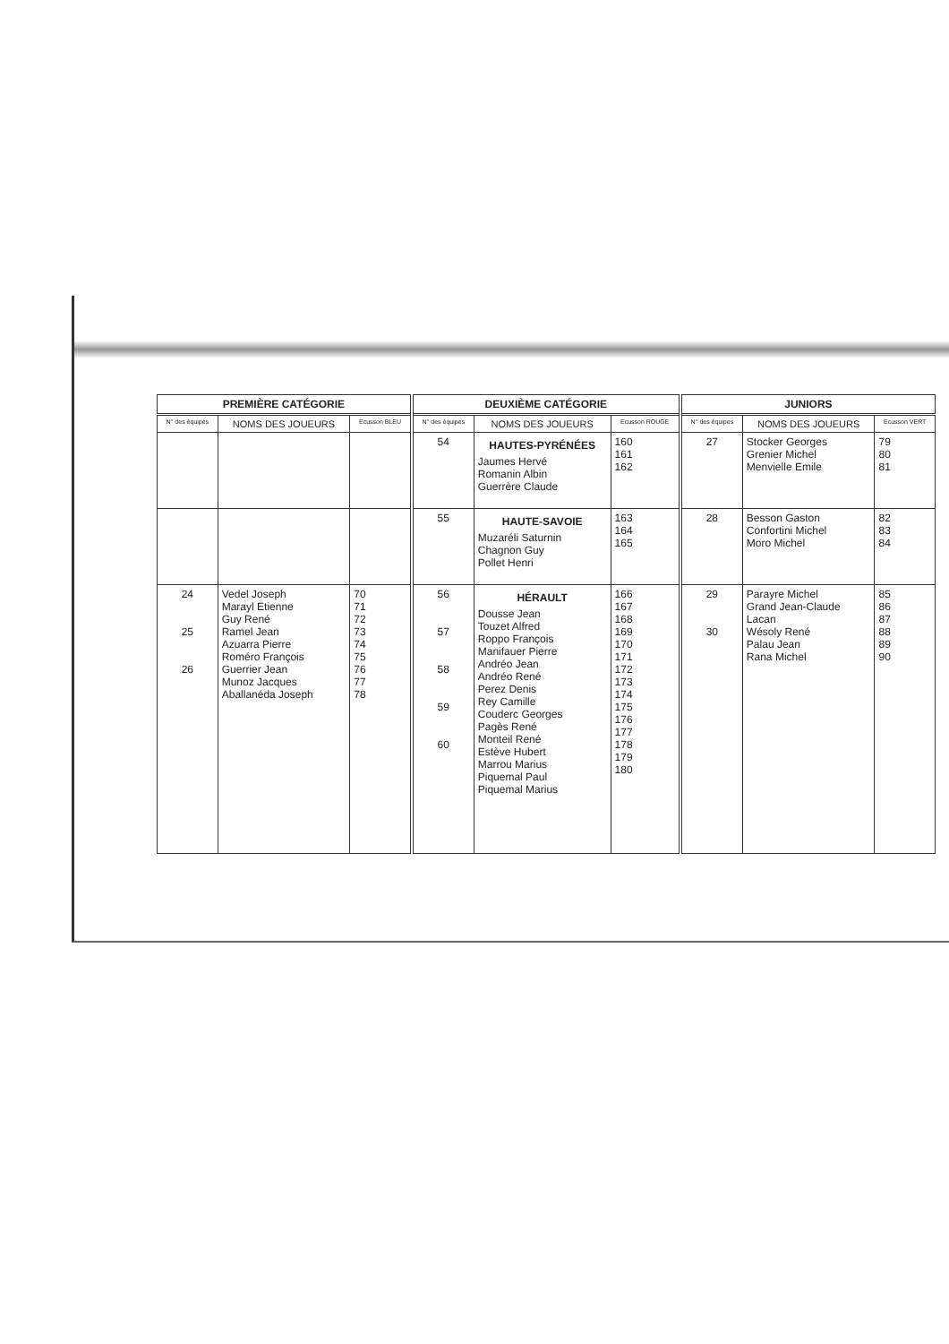| PREMIÈRE CATÉGORIE | | | DEUXIÈME CATÉGORIE | | | JUNIORS | | |
| --- | --- | --- | --- | --- | --- | --- | --- | --- |
| N° des équipes | NOMS DES JOUEURS | Ecusson BLEU | N° des équipes | NOMS DES JOUEURS | Ecusson ROUGE | N° des équipes | NOMS DES JOUEURS | Ecusson VERT |
| | | | 54 | HAUTES-PYRÉNÉES Jaumes Hervé Romanin Albin Guerrère Claude | 160 161 162 | 27 | Stocker Georges Grenier Michel Menvielle Emile | 79 80 81 |
| | | | 55 | HAUTE-SAVOIE Muzaréli Saturnin Chagnon Guy Pollet Henri | 163 164 165 | 28 | Besson Gaston Confortini Michel Moro Michel | 82 83 84 |
| 24 25 26 | Vedel Joseph Marayl Etienne Guy René Ramel Jean Azuarra Pierre Roméro François Guerrier Jean Munoz Jacques Aballanéda Joseph | 70 71 72 73 74 75 76 77 78 | 56 57 58 59 60 | HÉRAULT Dousse Jean Touzet Alfred Roppo François Manifauer Pierre Andréo Jean Andréo René Perez Denis Rey Camille Couderc Georges Pagès René Monteil René Estève Hubert Marrou Marius Piquemal Paul Piquemal Marius | 166 167 168 169 170 171 172 173 174 175 176 177 178 179 180 | 29 30 | Parayre Michel Grand Jean-Claude Lacan Wésoly René Palau Jean Rana Michel | 85 86 87 88 89 90 |